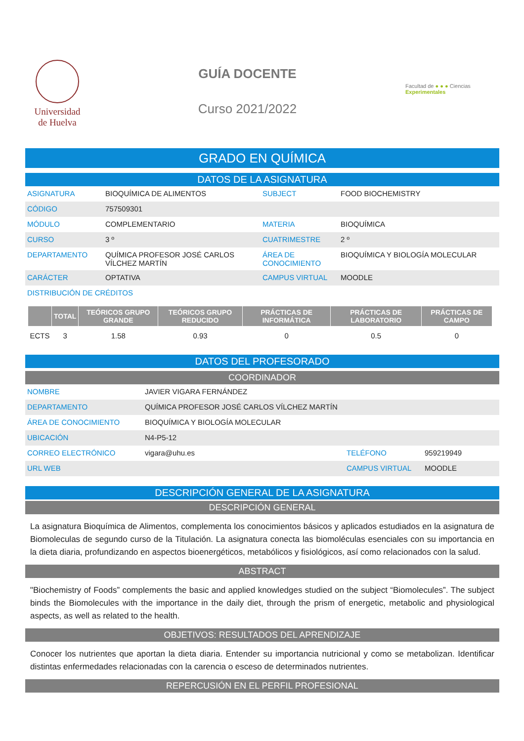Universidad
de Huelva
GUÍA DOCENTE
Curso 2021/2022
Facultad de ● ● ● Ciencias Experimentales
GRADO EN QUÍMICA
DATOS DE LA ASIGNATURA
| ASIGNATURA | BIOQUÍMICA DE ALIMENTOS | SUBJECT | FOOD BIOCHEMISTRY |
| CÓDIGO | 757509301 | | |
| MÓDULO | COMPLEMENTARIO | MATERIA | BIOQUÍMICA |
| CURSO | 3 º | CUATRIMESTRE | 2 º |
| DEPARTAMENTO | QUÍMICA PROFESOR JOSÉ CARLOS VÍLCHEZ MARTÍN | ÁREA DE CONOCIMIENTO | BIOQUÍMICA Y BIOLOGÍA MOLECULAR |
| CARÁCTER | OPTATIVA | CAMPUS VIRTUAL | MOODLE |
| DISTRIBUCIÓN DE CRÉDITOS | | | |
| | TOTAL | TEÓRICOS GRUPO GRANDE | TEÓRICOS GRUPO REDUCIDO | PRÁCTICAS DE INFORMÁTICA | PRÁCTICAS DE LABORATORIO | PRÁCTICAS DE CAMPO |
| --- | --- | --- | --- | --- | --- | --- |
| ECTS | 3 | 1.58 | 0.93 | 0 | 0.5 | 0 |
DATOS DEL PROFESORADO
COORDINADOR
| NOMBRE | JAVIER VIGARA FERNÁNDEZ | | |
| DEPARTAMENTO | QUÍMICA PROFESOR JOSÉ CARLOS VÍLCHEZ MARTÍN | | |
| ÁREA DE CONOCIMIENTO | BIOQUÍMICA Y BIOLOGÍA MOLECULAR | | |
| UBICACIÓN | N4-P5-12 | | |
| CORREO ELECTRÓNICO | vigara@uhu.es | TELÉFONO | 959219949 |
| URL WEB | | CAMPUS VIRTUAL | MOODLE |
DESCRIPCIÓN GENERAL DE LA ASIGNATURA
DESCRIPCIÓN GENERAL
La asignatura Bioquímica de Alimentos, complementa los conocimientos básicos y aplicados estudiados en la asignatura de Biomoleculas de segundo curso de la Titulación. La asignatura conecta las biomoléculas esenciales con su importancia en la dieta diaria, profundizando en aspectos bioenergéticos, metabólicos y fisiológicos, así como relacionados con la salud.
ABSTRACT
"Biochemistry of Foods” complements the basic and applied knowledges studied on the subject “Biomolecules”. The subject binds the Biomolecules with the importance in the daily diet, through the prism of energetic, metabolic and physiological aspects, as well as related to the health.
OBJETIVOS: RESULTADOS DEL APRENDIZAJE
Conocer los nutrientes que aportan la dieta diaria. Entender su importancia nutricional y como se metabolizan. Identificar distintas enfermedades relacionadas con la carencia o esceso de determinados nutrientes.
REPERCUSIÓN EN EL PERFIL PROFESIONAL